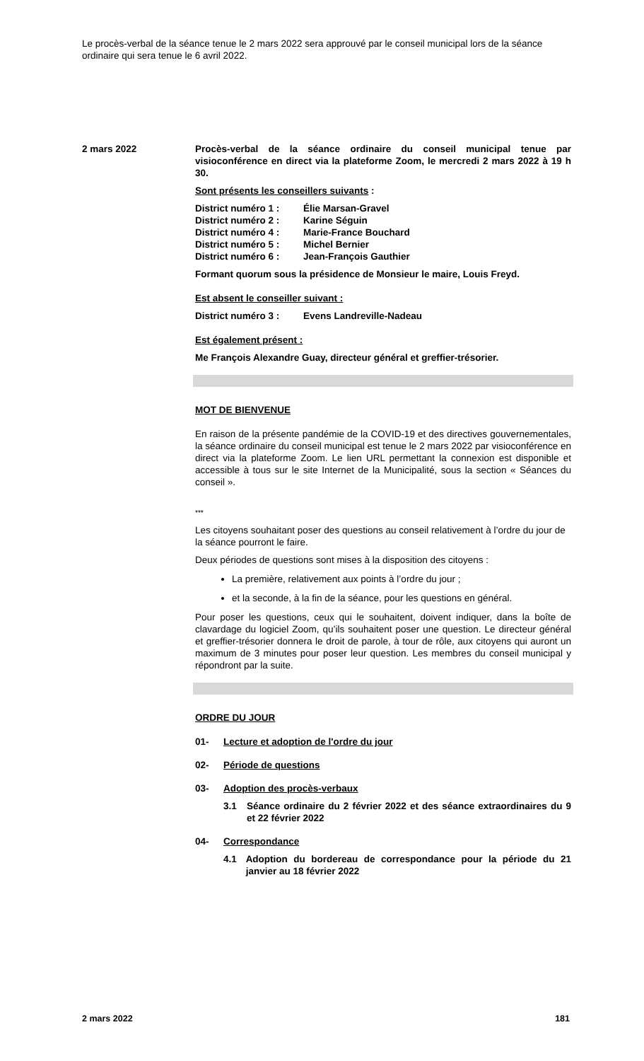Le procès-verbal de la séance tenue le 2 mars 2022 sera approuvé par le conseil municipal lors de la séance ordinaire qui sera tenue le 6 avril 2022.
2 mars 2022 Procès-verbal de la séance ordinaire du conseil municipal tenue par visioconférence en direct via la plateforme Zoom, le mercredi 2 mars 2022 à 19 h 30.
Sont présents les conseillers suivants :
District numéro 1 : Élie Marsan-Gravel
District numéro 2 : Karine Séguin
District numéro 4 : Marie-France Bouchard
District numéro 5 : Michel Bernier
District numéro 6 : Jean-François Gauthier
Formant quorum sous la présidence de Monsieur le maire, Louis Freyd.
Est absent le conseiller suivant :
District numéro 3 : Evens Landreville-Nadeau
Est également présent :
Me François Alexandre Guay, directeur général et greffier-trésorier.
MOT DE BIENVENUE
En raison de la présente pandémie de la COVID-19 et des directives gouvernementales, la séance ordinaire du conseil municipal est tenue le 2 mars 2022 par visioconférence en direct via la plateforme Zoom. Le lien URL permettant la connexion est disponible et accessible à tous sur le site Internet de la Municipalité, sous la section « Séances du conseil ».
***
Les citoyens souhaitant poser des questions au conseil relativement à l’ordre du jour de la séance pourront le faire.
Deux périodes de questions sont mises à la disposition des citoyens :
La première, relativement aux points à l’ordre du jour ;
et la seconde, à la fin de la séance, pour les questions en général.
Pour poser les questions, ceux qui le souhaitent, doivent indiquer, dans la boîte de clavardage du logiciel Zoom, qu’ils souhaitent poser une question. Le directeur général et greffier-trésorier donnera le droit de parole, à tour de rôle, aux citoyens qui auront un maximum de 3 minutes pour poser leur question. Les membres du conseil municipal y répondront par la suite.
ORDRE DU JOUR
01- Lecture et adoption de l'ordre du jour
02- Période de questions
03- Adoption des procès-verbaux
3.1 Séance ordinaire du 2 février 2022 et des séance extraordinaires du 9 et 22 février 2022
04- Correspondance
4.1 Adoption du bordereau de correspondance pour la période du 21 janvier au 18 février 2022
2 mars 2022 181